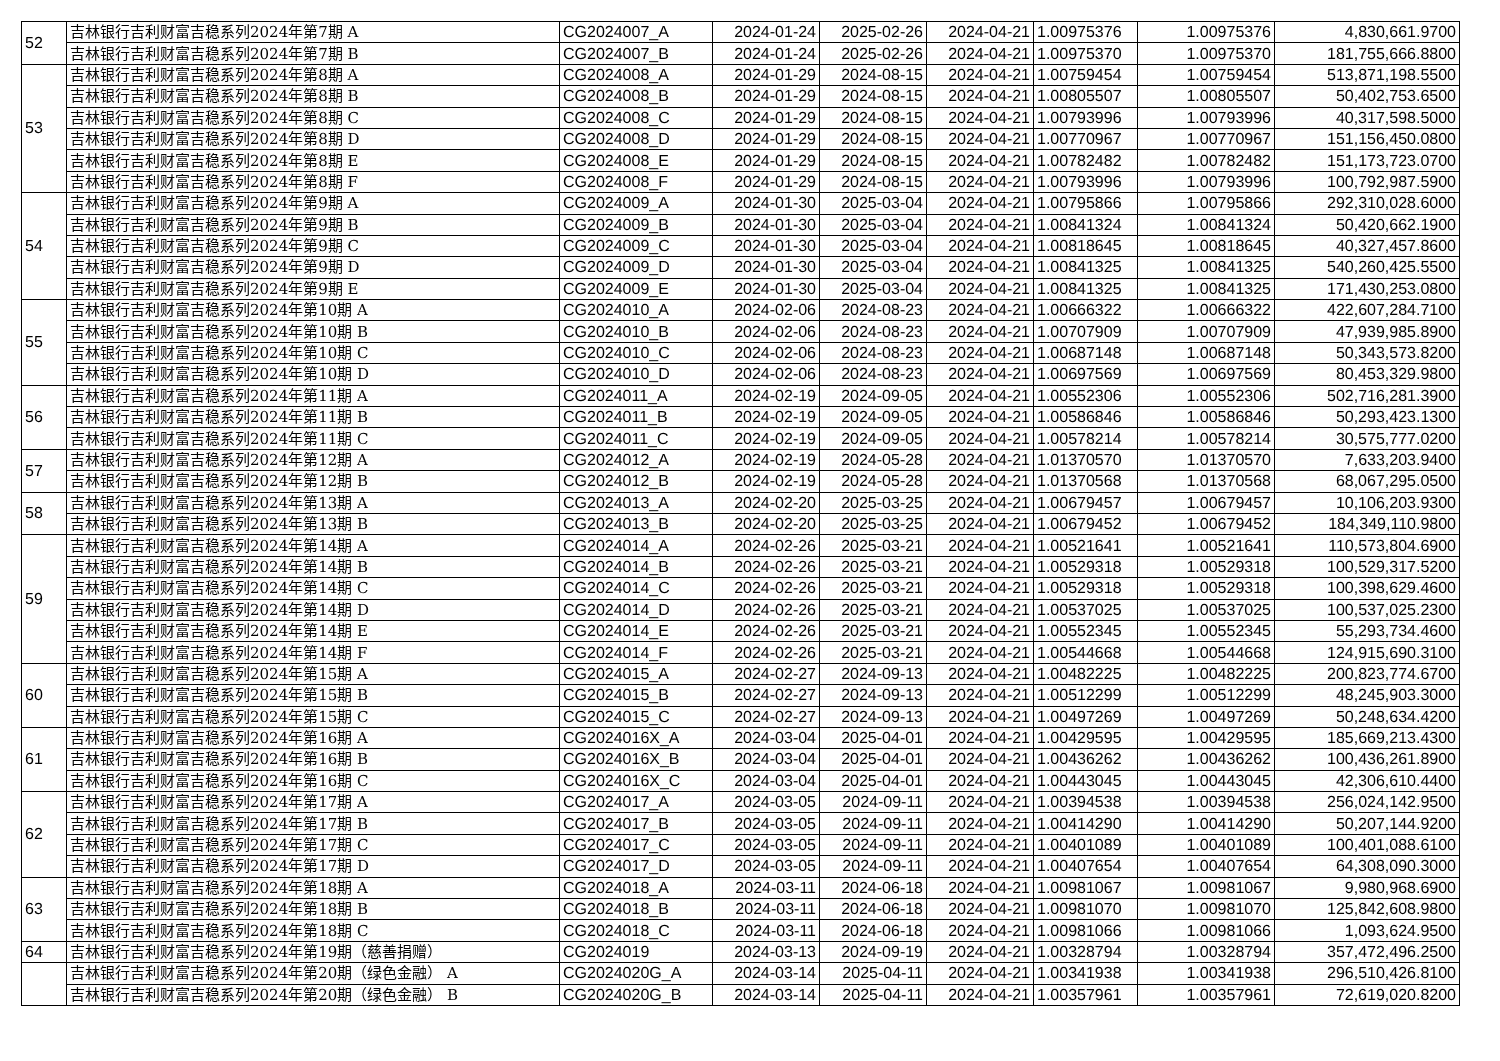| 52 | 吉林银行吉利财富吉稳系列2024年第7期 A | CG2024007_A | 2024-01-24 | 2025-02-26 | 2024-04-21 | 1.00975376 | 1.00975376 | 4,830,661.9700 |
| | 吉林银行吉利财富吉稳系列2024年第7期 B | CG2024007_B | 2024-01-24 | 2025-02-26 | 2024-04-21 | 1.00975370 | 1.00975370 | 181,755,666.8800 |
| 53 | 吉林银行吉利财富吉稳系列2024年第8期 A | CG2024008_A | 2024-01-29 | 2024-08-15 | 2024-04-21 | 1.00759454 | 1.00759454 | 513,871,198.5500 |
| | 吉林银行吉利财富吉稳系列2024年第8期 B | CG2024008_B | 2024-01-29 | 2024-08-15 | 2024-04-21 | 1.00805507 | 1.00805507 | 50,402,753.6500 |
| | 吉林银行吉利财富吉稳系列2024年第8期 C | CG2024008_C | 2024-01-29 | 2024-08-15 | 2024-04-21 | 1.00793996 | 1.00793996 | 40,317,598.5000 |
| | 吉林银行吉利财富吉稳系列2024年第8期 D | CG2024008_D | 2024-01-29 | 2024-08-15 | 2024-04-21 | 1.00770967 | 1.00770967 | 151,156,450.0800 |
| | 吉林银行吉利财富吉稳系列2024年第8期 E | CG2024008_E | 2024-01-29 | 2024-08-15 | 2024-04-21 | 1.00782482 | 1.00782482 | 151,173,723.0700 |
| | 吉林银行吉利财富吉稳系列2024年第8期 F | CG2024008_F | 2024-01-29 | 2024-08-15 | 2024-04-21 | 1.00793996 | 1.00793996 | 100,792,987.5900 |
| 54 | 吉林银行吉利财富吉稳系列2024年第9期 A | CG2024009_A | 2024-01-30 | 2025-03-04 | 2024-04-21 | 1.00795866 | 1.00795866 | 292,310,028.6000 |
| | 吉林银行吉利财富吉稳系列2024年第9期 B | CG2024009_B | 2024-01-30 | 2025-03-04 | 2024-04-21 | 1.00841324 | 1.00841324 | 50,420,662.1900 |
| | 吉林银行吉利财富吉稳系列2024年第9期 C | CG2024009_C | 2024-01-30 | 2025-03-04 | 2024-04-21 | 1.00818645 | 1.00818645 | 40,327,457.8600 |
| | 吉林银行吉利财富吉稳系列2024年第9期 D | CG2024009_D | 2024-01-30 | 2025-03-04 | 2024-04-21 | 1.00841325 | 1.00841325 | 540,260,425.5500 |
| | 吉林银行吉利财富吉稳系列2024年第9期 E | CG2024009_E | 2024-01-30 | 2025-03-04 | 2024-04-21 | 1.00841325 | 1.00841325 | 171,430,253.0800 |
| 55 | 吉林银行吉利财富吉稳系列2024年第10期 A | CG2024010_A | 2024-02-06 | 2024-08-23 | 2024-04-21 | 1.00666322 | 1.00666322 | 422,607,284.7100 |
| | 吉林银行吉利财富吉稳系列2024年第10期 B | CG2024010_B | 2024-02-06 | 2024-08-23 | 2024-04-21 | 1.00707909 | 1.00707909 | 47,939,985.8900 |
| | 吉林银行吉利财富吉稳系列2024年第10期 C | CG2024010_C | 2024-02-06 | 2024-08-23 | 2024-04-21 | 1.00687148 | 1.00687148 | 50,343,573.8200 |
| | 吉林银行吉利财富吉稳系列2024年第10期 D | CG2024010_D | 2024-02-06 | 2024-08-23 | 2024-04-21 | 1.00697569 | 1.00697569 | 80,453,329.9800 |
| 56 | 吉林银行吉利财富吉稳系列2024年第11期 A | CG2024011_A | 2024-02-19 | 2024-09-05 | 2024-04-21 | 1.00552306 | 1.00552306 | 502,716,281.3900 |
| | 吉林银行吉利财富吉稳系列2024年第11期 B | CG2024011_B | 2024-02-19 | 2024-09-05 | 2024-04-21 | 1.00586846 | 1.00586846 | 50,293,423.1300 |
| | 吉林银行吉利财富吉稳系列2024年第11期 C | CG2024011_C | 2024-02-19 | 2024-09-05 | 2024-04-21 | 1.00578214 | 1.00578214 | 30,575,777.0200 |
| 57 | 吉林银行吉利财富吉稳系列2024年第12期 A | CG2024012_A | 2024-02-19 | 2024-05-28 | 2024-04-21 | 1.01370570 | 1.01370570 | 7,633,203.9400 |
| | 吉林银行吉利财富吉稳系列2024年第12期 B | CG2024012_B | 2024-02-19 | 2024-05-28 | 2024-04-21 | 1.01370568 | 1.01370568 | 68,067,295.0500 |
| 58 | 吉林银行吉利财富吉稳系列2024年第13期 A | CG2024013_A | 2024-02-20 | 2025-03-25 | 2024-04-21 | 1.00679457 | 1.00679457 | 10,106,203.9300 |
| | 吉林银行吉利财富吉稳系列2024年第13期 B | CG2024013_B | 2024-02-20 | 2025-03-25 | 2024-04-21 | 1.00679452 | 1.00679452 | 184,349,110.9800 |
| 59 | 吉林银行吉利财富吉稳系列2024年第14期 A | CG2024014_A | 2024-02-26 | 2025-03-21 | 2024-04-21 | 1.00521641 | 1.00521641 | 110,573,804.6900 |
| | 吉林银行吉利财富吉稳系列2024年第14期 B | CG2024014_B | 2024-02-26 | 2025-03-21 | 2024-04-21 | 1.00529318 | 1.00529318 | 100,529,317.5200 |
| | 吉林银行吉利财富吉稳系列2024年第14期 C | CG2024014_C | 2024-02-26 | 2025-03-21 | 2024-04-21 | 1.00529318 | 1.00529318 | 100,398,629.4600 |
| | 吉林银行吉利财富吉稳系列2024年第14期 D | CG2024014_D | 2024-02-26 | 2025-03-21 | 2024-04-21 | 1.00537025 | 1.00537025 | 100,537,025.2300 |
| | 吉林银行吉利财富吉稳系列2024年第14期 E | CG2024014_E | 2024-02-26 | 2025-03-21 | 2024-04-21 | 1.00552345 | 1.00552345 | 55,293,734.4600 |
| | 吉林银行吉利财富吉稳系列2024年第14期 F | CG2024014_F | 2024-02-26 | 2025-03-21 | 2024-04-21 | 1.00544668 | 1.00544668 | 124,915,690.3100 |
| 60 | 吉林银行吉利财富吉稳系列2024年第15期 A | CG2024015_A | 2024-02-27 | 2024-09-13 | 2024-04-21 | 1.00482225 | 1.00482225 | 200,823,774.6700 |
| | 吉林银行吉利财富吉稳系列2024年第15期 B | CG2024015_B | 2024-02-27 | 2024-09-13 | 2024-04-21 | 1.00512299 | 1.00512299 | 48,245,903.3000 |
| | 吉林银行吉利财富吉稳系列2024年第15期 C | CG2024015_C | 2024-02-27 | 2024-09-13 | 2024-04-21 | 1.00497269 | 1.00497269 | 50,248,634.4200 |
| 61 | 吉林银行吉利财富吉稳系列2024年第16期 A | CG2024016X_A | 2024-03-04 | 2025-04-01 | 2024-04-21 | 1.00429595 | 1.00429595 | 185,669,213.4300 |
| | 吉林银行吉利财富吉稳系列2024年第16期 B | CG2024016X_B | 2024-03-04 | 2025-04-01 | 2024-04-21 | 1.00436262 | 1.00436262 | 100,436,261.8900 |
| | 吉林银行吉利财富吉稳系列2024年第16期 C | CG2024016X_C | 2024-03-04 | 2025-04-01 | 2024-04-21 | 1.00443045 | 1.00443045 | 42,306,610.4400 |
| 62 | 吉林银行吉利财富吉稳系列2024年第17期 A | CG2024017_A | 2024-03-05 | 2024-09-11 | 2024-04-21 | 1.00394538 | 1.00394538 | 256,024,142.9500 |
| | 吉林银行吉利财富吉稳系列2024年第17期 B | CG2024017_B | 2024-03-05 | 2024-09-11 | 2024-04-21 | 1.00414290 | 1.00414290 | 50,207,144.9200 |
| | 吉林银行吉利财富吉稳系列2024年第17期 C | CG2024017_C | 2024-03-05 | 2024-09-11 | 2024-04-21 | 1.00401089 | 1.00401089 | 100,401,088.6100 |
| | 吉林银行吉利财富吉稳系列2024年第17期 D | CG2024017_D | 2024-03-05 | 2024-09-11 | 2024-04-21 | 1.00407654 | 1.00407654 | 64,308,090.3000 |
| 63 | 吉林银行吉利财富吉稳系列2024年第18期 A | CG2024018_A | 2024-03-11 | 2024-06-18 | 2024-04-21 | 1.00981067 | 1.00981067 | 9,980,968.6900 |
| | 吉林银行吉利财富吉稳系列2024年第18期 B | CG2024018_B | 2024-03-11 | 2024-06-18 | 2024-04-21 | 1.00981070 | 1.00981070 | 125,842,608.9800 |
| | 吉林银行吉利财富吉稳系列2024年第18期 C | CG2024018_C | 2024-03-11 | 2024-06-18 | 2024-04-21 | 1.00981066 | 1.00981066 | 1,093,624.9500 |
| 64 | 吉林银行吉利财富吉稳系列2024年第19期（慈善捐赠） | CG2024019 | 2024-03-13 | 2024-09-19 | 2024-04-21 | 1.00328794 | 1.00328794 | 357,472,496.2500 |
| | 吉林银行吉利财富吉稳系列2024年第20期（绿色金融） A | CG2024020G_A | 2024-03-14 | 2025-04-11 | 2024-04-21 | 1.00341938 | 1.00341938 | 296,510,426.8100 |
| | 吉林银行吉利财富吉稳系列2024年第20期（绿色金融） B | CG2024020G_B | 2024-03-14 | 2025-04-11 | 2024-04-21 | 1.00357961 | 1.00357961 | 72,619,020.8200 |